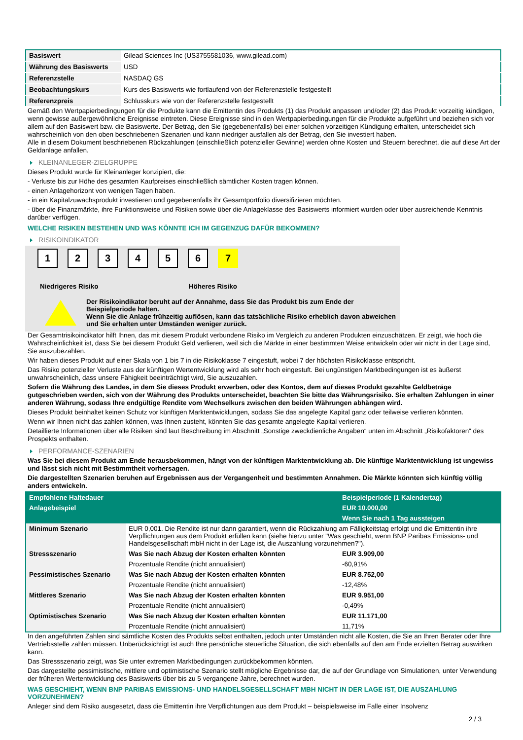| Basiswert | Gilead Sciences Inc (US3755581036, www.gilead.com) |
| Währung des Basiswerts | USD |
| Referenzstelle | NASDAQ GS |
| Beobachtungskurs | Kurs des Basiswerts wie fortlaufend von der Referenzstelle festgestellt |
| Referenzpreis | Schlusskurs wie von der Referenzstelle festgestellt |
Gemäß den Wertpapierbedingungen für die Produkte kann die Emittentin des Produkts (1) das Produkt anpassen und/oder (2) das Produkt vorzeitig kündigen, wenn gewisse außergewöhnliche Ereignisse eintreten. Diese Ereignisse sind in den Wertpapierbedingungen für die Produkte aufgeführt und beziehen sich vor allem auf den Basiswert bzw. die Basiswerte. Der Betrag, den Sie (gegebenenfalls) bei einer solchen vorzeitigen Kündigung erhalten, unterscheidet sich wahrscheinlich von den oben beschriebenen Szenarien und kann niedriger ausfallen als der Betrag, den Sie investiert haben.
Alle in diesem Dokument beschriebenen Rückzahlungen (einschließlich potenzieller Gewinne) werden ohne Kosten und Steuern berechnet, die auf diese Art der Geldanlage anfallen.
KLEINANLEGER-ZIELGRUPPE
Dieses Produkt wurde für Kleinanleger konzipiert, die:
- Verluste bis zur Höhe des gesamten Kaufpreises einschließlich sämtlicher Kosten tragen können.
- einen Anlagehorizont von wenigen Tagen haben.
- in ein Kapitalzuwachsprodukt investieren und gegebenenfalls ihr Gesamtportfolio diversifizieren möchten.
- über die Finanzmärkte, ihre Funktionsweise und Risiken sowie über die Anlageklasse des Basiswerts informiert wurden oder über ausreichende Kenntnis darüber verfügen.
WELCHE RISIKEN BESTEHEN UND WAS KÖNNTE ICH IM GEGENZUG DAFÜR BEKOMMEN?
RISIKOINDIKATOR
1 2 3 4 5 6 7
Niedrigeres Risiko Höheres Risiko
Der Risikoindikator beruht auf der Annahme, dass Sie das Produkt bis zum Ende der Beispielperiode halten.
Wenn Sie die Anlage frühzeitig auflösen, kann das tatsächliche Risiko erheblich davon abweichen und Sie erhalten unter Umständen weniger zurück.
Der Gesamtrisikoindikator hilft Ihnen, das mit diesem Produkt verbundene Risiko im Vergleich zu anderen Produkten einzuschätzen. Er zeigt, wie hoch die Wahrscheinlichkeit ist, dass Sie bei diesem Produkt Geld verlieren, weil sich die Märkte in einer bestimmten Weise entwickeln oder wir nicht in der Lage sind, Sie auszubezahlen.
Wir haben dieses Produkt auf einer Skala von 1 bis 7 in die Risikoklasse 7 eingestuft, wobei 7 der höchsten Risikoklasse entspricht.
Das Risiko potenzieller Verluste aus der künftigen Wertentwicklung wird als sehr hoch eingestuft. Bei ungünstigen Marktbedingungen ist es äußerst unwahrscheinlich, dass unsere Fähigkeit beeinträchtigt wird, Sie auszuzahlen.
Sofern die Währung des Landes, in dem Sie dieses Produkt erwerben, oder des Kontos, dem auf dieses Produkt gezahlte Geldbeträge gutgeschrieben werden, sich von der Währung des Produkts unterscheidet, beachten Sie bitte das Währungsrisiko. Sie erhalten Zahlungen in einer anderen Währung, sodass Ihre endgültige Rendite vom Wechselkurs zwischen den beiden Währungen abhängen wird.
Dieses Produkt beinhaltet keinen Schutz vor künftigen Marktentwicklungen, sodass Sie das angelegte Kapital ganz oder teilweise verlieren könnten.
Wenn wir Ihnen nicht das zahlen können, was Ihnen zusteht, könnten Sie das gesamte angelegte Kapital verlieren.
Detaillierte Informationen über alle Risiken sind laut Beschreibung im Abschnitt „Sonstige zweckdienliche Angaben“ unten im Abschnitt „Risikofaktoren“ des Prospekts enthalten.
PERFORMANCE-SZENARIEN
Was Sie bei diesem Produkt am Ende herausbekommen, hängt von der künftigen Marktentwicklung ab. Die künftige Marktentwicklung ist ungewiss und lässt sich nicht mit Bestimmtheit vorhersagen.
Die dargestellten Szenarien beruhen auf Ergebnissen aus der Vergangenheit und bestimmten Annahmen. Die Märkte könnten sich künftig völlig anders entwickeln.
| Empfohlene Haltedauer | | Beispielperiode (1 Kalendertag) |
| Anlagebeispiel | | EUR 10.000,00 |
| | | Wenn Sie nach 1 Tag aussteigen |
| Minimum Szenario | EUR 0,001. Die Rendite ist nur dann garantiert, wenn die Rückzahlung am Fälligkeitstag erfolgt und die Emittentin ihre Verpflichtungen aus dem Produkt erfüllen kann (siehe hierzu unter "Was geschieht, wenn BNP Paribas Emissions- und Handelsgesellschaft mbH nicht in der Lage ist, die Auszahlung vorzunehmen?"). | |
| Stressszenario | Was Sie nach Abzug der Kosten erhalten könnten | EUR 3.909,00 |
| | Prozentuale Rendite (nicht annualisiert) | -60,91% |
| Pessimistisches Szenario | Was Sie nach Abzug der Kosten erhalten könnten | EUR 8.752,00 |
| | Prozentuale Rendite (nicht annualisiert) | -12,48% |
| Mittleres Szenario | Was Sie nach Abzug der Kosten erhalten könnten | EUR 9.951,00 |
| | Prozentuale Rendite (nicht annualisiert) | -0,49% |
| Optimistisches Szenario | Was Sie nach Abzug der Kosten erhalten könnten | EUR 11.171,00 |
| | Prozentuale Rendite (nicht annualisiert) | 11,71% |
In den angeführten Zahlen sind sämtliche Kosten des Produkts selbst enthalten, jedoch unter Umständen nicht alle Kosten, die Sie an Ihren Berater oder Ihre Vertriebsstelle zahlen müssen. Unberücksichtigt ist auch Ihre persönliche steuerliche Situation, die sich ebenfalls auf den am Ende erzielten Betrag auswirken kann.
Das Stressszenario zeigt, was Sie unter extremen Marktbedingungen zurückbekommen könnten.
Das dargestellte pessimistische, mittlere und optimistische Szenario stellt mögliche Ergebnisse dar, die auf der Grundlage von Simulationen, unter Verwendung der früheren Wertentwicklung des Basiswerts über bis zu 5 vergangene Jahre, berechnet wurden.
WAS GESCHIEHT, WENN BNP PARIBAS EMISSIONS- UND HANDELSGESELLSCHAFT MBH NICHT IN DER LAGE IST, DIE AUSZAHLUNG VORZUNEHMEN?
Anleger sind dem Risiko ausgesetzt, dass die Emittentin ihre Verpflichtungen aus dem Produkt – beispielsweise im Falle einer Insolvenz
2 / 3